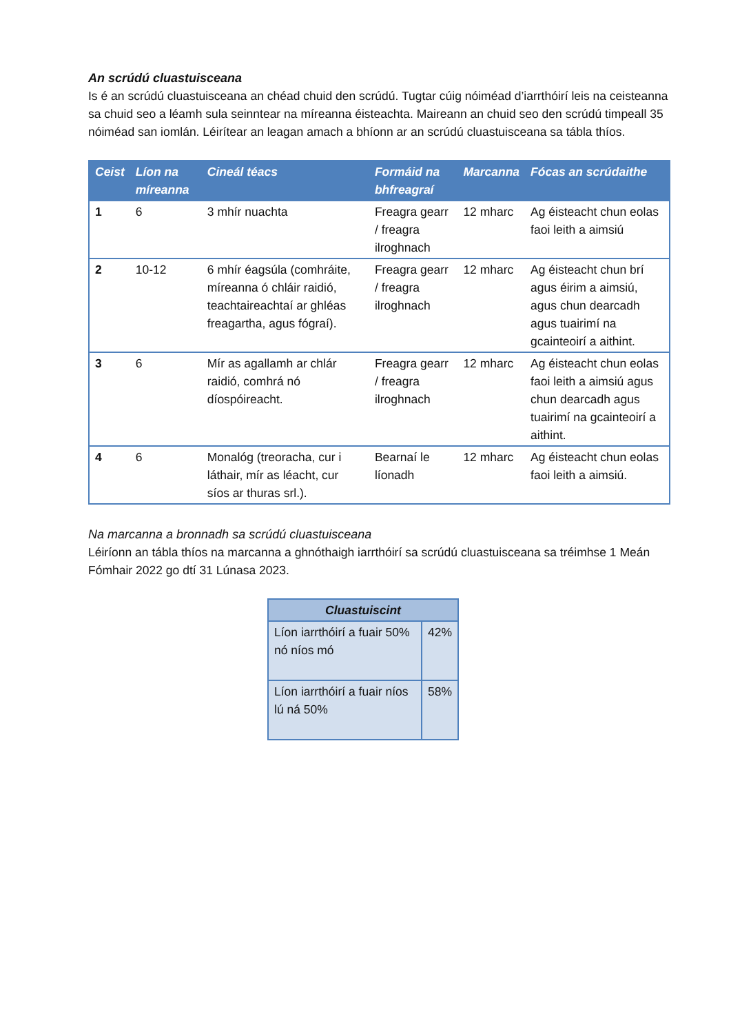An scrúdú cluastuisceana
Is é an scrúdú cluastuisceana an chéad chuid den scrúdú. Tugtar cúig nóiméad d’iarrthóirí leis na ceisteanna sa chuid seo a léamh sula seinntear na míreanna éisteachta. Maireann an chuid seo den scrúdú timpeall 35 nóiméad san iomlán. Léirítear an leagan amach a bhíonn ar an scrúdú cluastuisceana sa tábla thíos.
| Ceist | Líon na míreanna | Cineál téacs | Formáid na bhfreagraí | Marcanna | Fócas an scrúdaithe |
| --- | --- | --- | --- | --- | --- |
| 1 | 6 | 3 mhír nuachta | Freagra gearr / freagra ilroghnach | 12 mharc | Ag éisteacht chun eolas faoi leith a aimsiú |
| 2 | 10-12 | 6 mhír éagsúla (comhráite, míreanna ó chláir raidió, teachtaireachtaí ar ghléas freagartha, agus fógraí). | Freagra gearr / freagra ilroghnach | 12 mharc | Ag éisteacht chun brí agus éirim a aimsiú, agus chun dearcadh agus tuairimí na gcainteoirí a aithint. |
| 3 | 6 | Mír as agallamh ar chlár raidió, comhrá nó díospóireacht. | Freagra gearr / freagra ilroghnach | 12 mharc | Ag éisteacht chun eolas faoi leith a aimsiú agus chun dearcadh agus tuairimí na gcainteoirí a aithint. |
| 4 | 6 | Monalóg (treoracha, cur i láthair, mír as léacht, cur síos ar thuras srl.). | Bearnaí le líonadh | 12 mharc | Ag éisteacht chun eolas faoi leith a aimsiú. |
Na marcanna a bronnadh sa scrúdú cluastuisceana
Léiríonn an tábla thíos na marcanna a ghnóthaigh iarrthóirí sa scrúdú cluastuisceana sa tréimhse 1 Meán Fómhair 2022 go dtí 31 Lúnasa 2023.
| Cluastuiscint | |
| --- | --- |
| Líon iarrthóirí a fuair 50% nó níos mó | 42% |
| Líon iarrthóirí a fuair níos lú ná 50% | 58% |